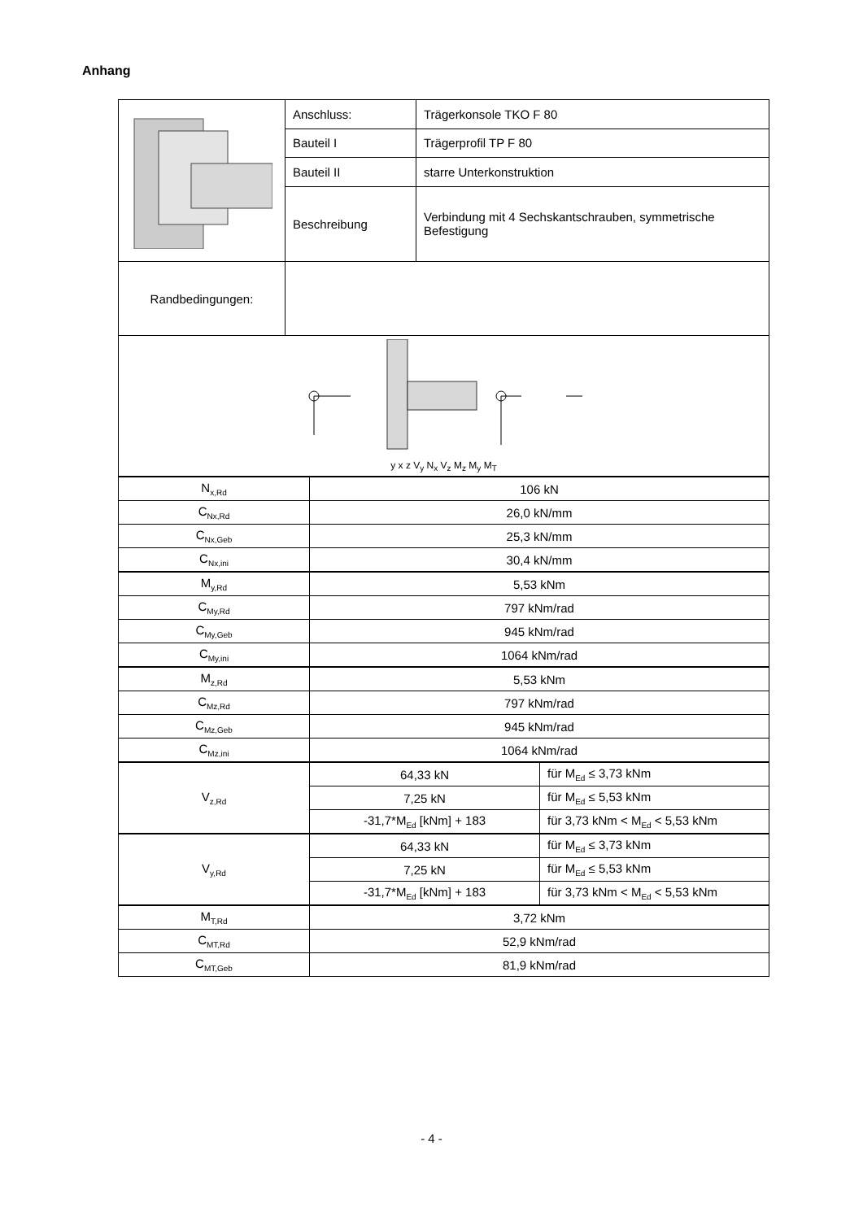Anhang
| | Anschluss: | Trägerkonsole TKO F 80 |
| | Bauteil I | Trägerprofil TP F 80 |
| | Bauteil II | starre Unterkonstruktion |
| | Beschreibung | Verbindung mit 4 Sechskantschrauben, symmetrische Befestigung |
| Randbedingungen: | | |
| y x z V<sub>y</sub> N<sub>x</sub> V<sub>z</sub> M<sub>z</sub> M<sub>y</sub> M<sub>T</sub> | | |
| N<sub>x,Rd</sub> | 106 kN | |
| C<sub>Nx,Rd</sub> | 26,0 kN/mm | |
| C<sub>Nx,Geb</sub> | 25,3 kN/mm | |
| C<sub>Nx,ini</sub> | 30,4 kN/mm | |
| M<sub>y,Rd</sub> | 5,53 kNm | |
| C<sub>My,Rd</sub> | 797 kNm/rad | |
| C<sub>My,Geb</sub> | 945 kNm/rad | |
| C<sub>My,ini</sub> | 1064 kNm/rad | |
| M<sub>z,Rd</sub> | 5,53 kNm | |
| C<sub>Mz,Rd</sub> | 797 kNm/rad | |
| C<sub>Mz,Geb</sub> | 945 kNm/rad | |
| C<sub>Mz,ini</sub> | 1064 kNm/rad | |
| V<sub>z,Rd</sub> | 64,33 kN | für M<sub>Ed</sub> ≤ 3,73 kNm |
| | 7,25 kN | für M<sub>Ed</sub> ≤ 5,53 kNm |
| | -31,7*M<sub>Ed</sub> [kNm] + 183 | für 3,73 kNm < M<sub>Ed</sub> < 5,53 kNm |
| V<sub>y,Rd</sub> | 64,33 kN | für M<sub>Ed</sub> ≤ 3,73 kNm |
| | 7,25 kN | für M<sub>Ed</sub> ≤ 5,53 kNm |
| | -31,7*M<sub>Ed</sub> [kNm] + 183 | für 3,73 kNm < M<sub>Ed</sub> < 5,53 kNm |
| M<sub>T,Rd</sub> | 3,72 kNm | |
| C<sub>MT,Rd</sub> | 52,9 kNm/rad | |
| C<sub>MT,Geb</sub> | 81,9 kNm/rad | |
- 4 -